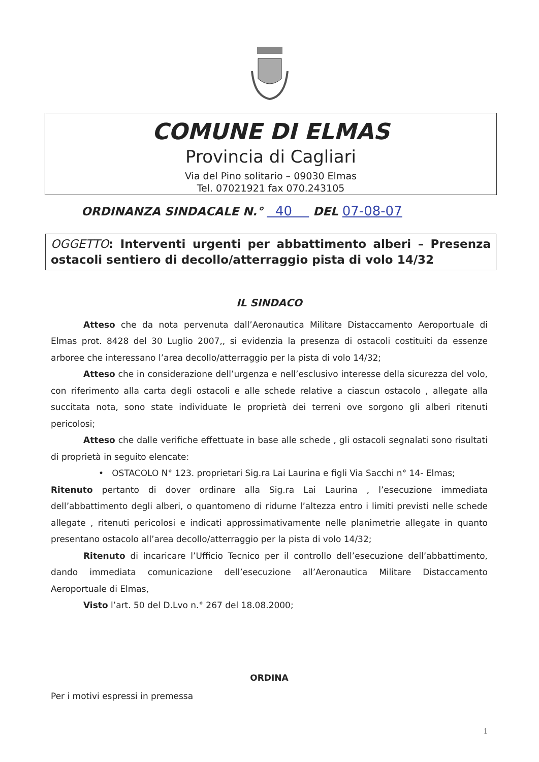COMUNE DI ELMAS
Provincia di Cagliari
Via del Pino solitario – 09030 Elmas
Tel. 07021921 fax 070.243105
ORDINANZA SINDACALE N.° 40 DEL 07-08-07
OGGETTO: Interventi urgenti per abbattimento alberi – Presenza ostacoli sentiero di decollo/atterraggio pista di volo 14/32
IL SINDACO
Atteso che da nota pervenuta dall’Aeronautica Militare Distaccamento Aeroportuale di Elmas prot. 8428 del 30 Luglio 2007,, si evidenzia la presenza di ostacoli costituiti da essenze arboree che interessano l’area decollo/atterraggio per la pista di volo 14/32;
Atteso che in considerazione dell’urgenza e nell’esclusivo interesse della sicurezza del volo, con riferimento alla carta degli ostacoli e alle schede relative a ciascun ostacolo , allegate alla succitata nota, sono state individuate le proprietà dei terreni ove sorgono gli alberi ritenuti pericolosi;
Atteso che dalle verifiche effettuate in base alle schede , gli ostacoli segnalati sono risultati di proprietà in seguito elencate:
• OSTACOLO N° 123. proprietari Sig.ra Lai Laurina e figli Via Sacchi n° 14- Elmas;
Ritenuto pertanto di dover ordinare alla Sig.ra Lai Laurina , l’esecuzione immediata dell’abbattimento degli alberi, o quantomeno di ridurne l’altezza entro i limiti previsti nelle schede allegate , ritenuti pericolosi e indicati approssimativamente nelle planimetrie allegate in quanto presentano ostacolo all’area decollo/atterraggio per la pista di volo 14/32;
Ritenuto di incaricare l’Ufficio Tecnico per il controllo dell’esecuzione dell’abbattimento, dando immediata comunicazione dell’esecuzione all’Aeronautica Militare Distaccamento Aeroportuale di Elmas,
Visto l’art. 50 del D.Lvo n.° 267 del 18.08.2000;
ORDINA
Per i motivi espressi in premessa
1